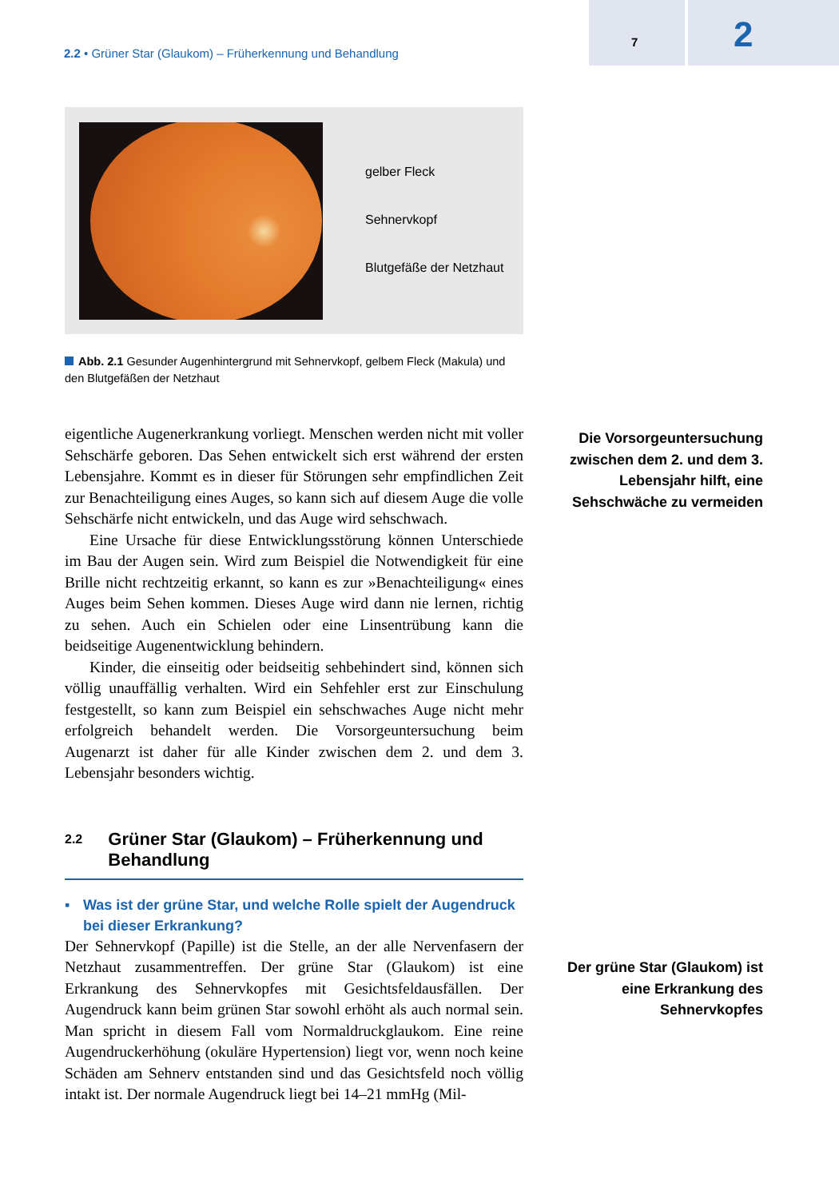2.2 • Grüner Star (Glaukom) – Früherkennung und Behandlung
7 2
gelber Fleck
Sehnervkopf
Blutgefäße der Netzhaut
Abb. 2.1 Gesunder Augenhintergrund mit Sehnervkopf, gelbem Fleck (Makula) und den Blutgefäßen der Netzhaut
eigentliche Augenerkrankung vorliegt. Menschen werden nicht mit voller Sehschärfe geboren. Das Sehen entwickelt sich erst während der ersten Lebensjahre. Kommt es in dieser für Störungen sehr empfindlichen Zeit zur Benachteiligung eines Auges, so kann sich auf diesem Auge die volle Sehschärfe nicht entwickeln, und das Auge wird sehschwach.
Eine Ursache für diese Entwicklungsstörung können Unterschiede im Bau der Augen sein. Wird zum Beispiel die Notwendigkeit für eine Brille nicht rechtzeitig erkannt, so kann es zur »Benachteiligung« eines Auges beim Sehen kommen. Dieses Auge wird dann nie lernen, richtig zu sehen. Auch ein Schielen oder eine Linsentrübung kann die beidseitige Augenentwicklung behindern.
Kinder, die einseitig oder beidseitig sehbehindert sind, können sich völlig unauffällig verhalten. Wird ein Sehfehler erst zur Einschulung festgestellt, so kann zum Beispiel ein sehschwaches Auge nicht mehr erfolgreich behandelt werden. Die Vorsorgeuntersuchung beim Augenarzt ist daher für alle Kinder zwischen dem 2. und dem 3. Lebensjahr besonders wichtig.
2.2 Grüner Star (Glaukom) – Früherkennung und Behandlung
▪ Was ist der grüne Star, und welche Rolle spielt der Augendruck bei dieser Erkrankung?
Der Sehnervkopf (Papille) ist die Stelle, an der alle Nervenfasern der Netzhaut zusammentreffen. Der grüne Star (Glaukom) ist eine Erkrankung des Sehnervkopfes mit Gesichtsfeldausfällen. Der Augendruck kann beim grünen Star sowohl erhöht als auch normal sein. Man spricht in diesem Fall vom Normaldruckglaukom. Eine reine Augendruckerhöhung (okuläre Hypertension) liegt vor, wenn noch keine Schäden am Sehnerv entstanden sind und das Gesichtsfeld noch völlig intakt ist. Der normale Augendruck liegt bei 14–21 mmHg (Mil-
Die Vorsorgeuntersuchung zwischen dem 2. und dem 3. Lebensjahr hilft, eine Sehschwäche zu vermeiden
Der grüne Star (Glaukom) ist eine Erkrankung des Sehnervkopfes